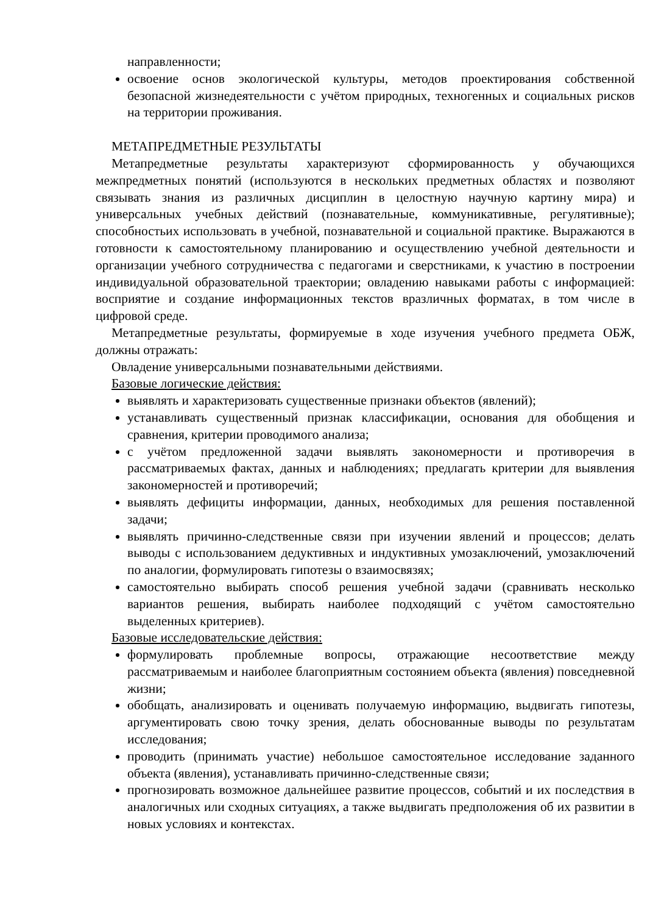направленности;
освоение основ экологической культуры, методов проектирования собственной безопасной жизнедеятельности с учётом природных, техногенных и социальных рисков на территории проживания.
МЕТАПРЕДМЕТНЫЕ РЕЗУЛЬТАТЫ
Метапредметные результаты характеризуют сформированность у обучающихся межпредметных понятий (используются в нескольких предметных областях и позволяют связывать знания из различных дисциплин в целостную научную картину мира) и универсальных учебных действий (познавательные, коммуникативные, регулятивные); способностьих использовать в учебной, познавательной и социальной практике. Выражаются в готовности к самостоятельному планированию и осуществлению учебной деятельности и организации учебного сотрудничества с педагогами и сверстниками, к участию в построении индивидуальной образовательной траектории; овладению навыками работы с информацией: восприятие и создание информационных текстов вразличных форматах, в том числе в цифровой среде.
Метапредметные результаты, формируемые в ходе изучения учебного предмета ОБЖ, должны отражать:
Овладение универсальными познавательными действиями.
Базовые логические действия:
выявлять и характеризовать существенные признаки объектов (явлений);
устанавливать существенный признак классификации, основания для обобщения и сравнения, критерии проводимого анализа;
с учётом предложенной задачи выявлять закономерности и противоречия в рассматриваемых фактах, данных и наблюдениях; предлагать критерии для выявления закономерностей и противоречий;
выявлять дефициты информации, данных, необходимых для решения поставленной задачи;
выявлять причинно-следственные связи при изучении явлений и процессов; делать выводы с использованием дедуктивных и индуктивных умозаключений, умозаключений по аналогии, формулировать гипотезы о взаимосвязях;
самостоятельно выбирать способ решения учебной задачи (сравнивать несколько вариантов решения, выбирать наиболее подходящий с учётом самостоятельно выделенных критериев).
Базовые исследовательские действия:
формулировать проблемные вопросы, отражающие несоответствие между рассматриваемым и наиболее благоприятным состоянием объекта (явления) повседневной жизни;
обобщать, анализировать и оценивать получаемую информацию, выдвигать гипотезы, аргументировать свою точку зрения, делать обоснованные выводы по результатам исследования;
проводить (принимать участие) небольшое самостоятельное исследование заданного объекта (явления), устанавливать причинно-следственные связи;
прогнозировать возможное дальнейшее развитие процессов, событий и их последствия в аналогичных или сходных ситуациях, а также выдвигать предположения об их развитии в новых условиях и контекстах.